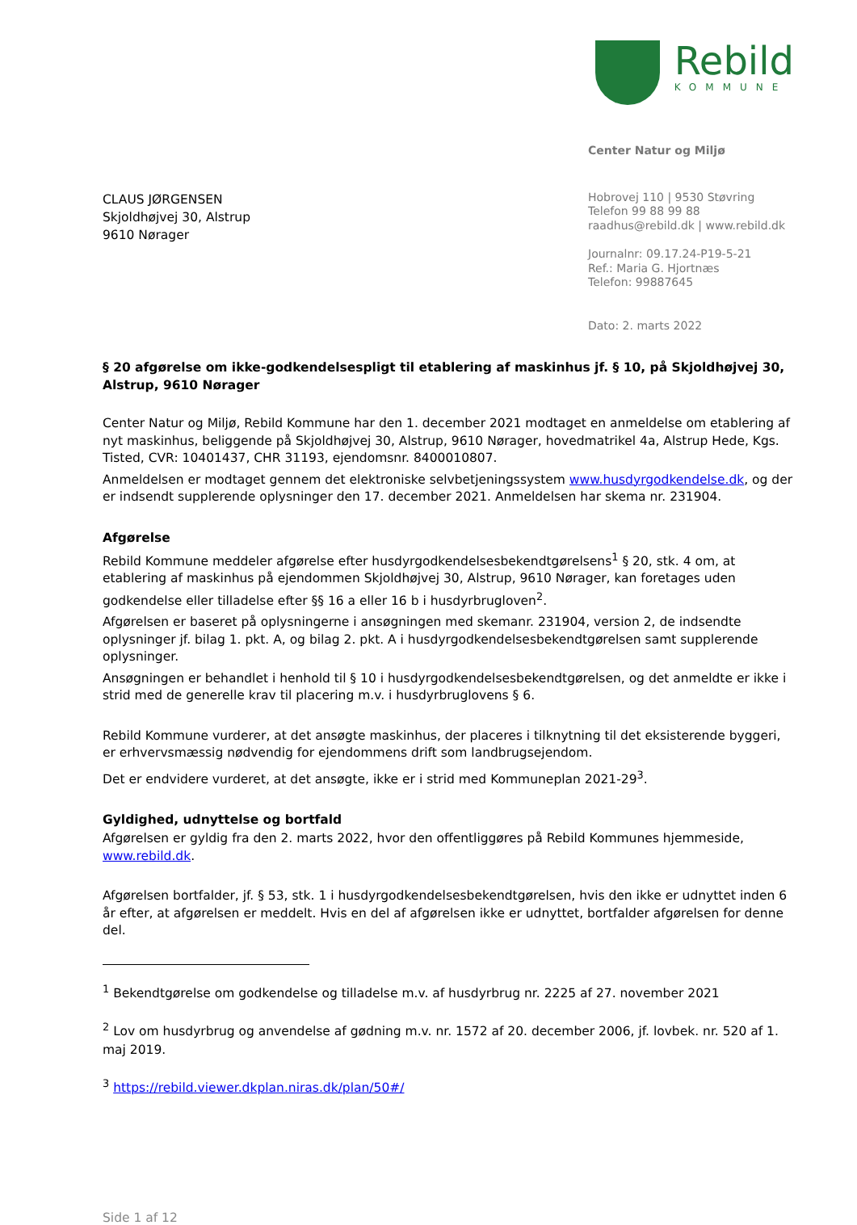Rebild
KOMMUNE
CLAUS JØRGENSEN
Skjoldhøjvej 30, Alstrup
9610 Nørager
Center Natur og Miljø
Hobrovej 110 | 9530 Støvring
Telefon 99 88 99 88
raadhus@rebild.dk | www.rebild.dk
Journalnr: 09.17.24-P19-5-21
Ref.: Maria G. Hjortnæs
Telefon: 99887645
Dato: 2. marts 2022
§ 20 afgørelse om ikke-godkendelsespligt til etablering af maskinhus jf. § 10, på Skjoldhøjvej 30, Alstrup, 9610 Nørager
Center Natur og Miljø, Rebild Kommune har den 1. december 2021 modtaget en anmeldelse om etablering af nyt maskinhus, beliggende på Skjoldhøjvej 30, Alstrup, 9610 Nørager, hovedmatrikel 4a, Alstrup Hede, Kgs. Tisted, CVR: 10401437, CHR 31193, ejendomsnr. 8400010807.
Anmeldelsen er modtaget gennem det elektroniske selvbetjeningssystem www.husdyrgodkendelse.dk, og der er indsendt supplerende oplysninger den 17. december 2021. Anmeldelsen har skema nr. 231904.
Afgørelse
Rebild Kommune meddeler afgørelse efter husdyrgodkendelsesbekendtgørelsens<sup>1</sup> § 20, stk. 4 om, at etablering af maskinhus på ejendommen Skjoldhøjvej 30, Alstrup, 9610 Nørager, kan foretages uden godkendelse eller tilladelse efter §§ 16 a eller 16 b i husdyrbrugloven<sup>2</sup>.
Afgørelsen er baseret på oplysningerne i ansøgningen med skemanr. 231904, version 2, de indsendte oplysninger jf. bilag 1. pkt. A, og bilag 2. pkt. A i husdyrgodkendelsesbekendtgørelsen samt supplerende oplysninger.
Ansøgningen er behandlet i henhold til § 10 i husdyrgodkendelsesbekendtgørelsen, og det anmeldte er ikke i strid med de generelle krav til placering m.v. i husdyrbruglovens § 6.
Rebild Kommune vurderer, at det ansøgte maskinhus, der placeres i tilknytning til det eksisterende byggeri, er erhvervsmæssig nødvendig for ejendommens drift som landbrugsejendom.
Det er endvidere vurderet, at det ansøgte, ikke er i strid med Kommuneplan 2021-29<sup>3</sup>.
Gyldighed, udnyttelse og bortfald
Afgørelsen er gyldig fra den 2. marts 2022, hvor den offentliggøres på Rebild Kommunes hjemmeside, www.rebild.dk.
Afgørelsen bortfalder, jf. § 53, stk. 1 i husdyrgodkendelsesbekendtgørelsen, hvis den ikke er udnyttet inden 6 år efter, at afgørelsen er meddelt. Hvis en del af afgørelsen ikke er udnyttet, bortfalder afgørelsen for denne del.
<sup>1</sup> Bekendtgørelse om godkendelse og tilladelse m.v. af husdyrbrug nr. 2225 af 27. november 2021
<sup>2</sup> Lov om husdyrbrug og anvendelse af gødning m.v. nr. 1572 af 20. december 2006, jf. lovbek. nr. 520 af 1. maj 2019.
<sup>3</sup> https://rebild.viewer.dkplan.niras.dk/plan/50#/
Side 1 af 12